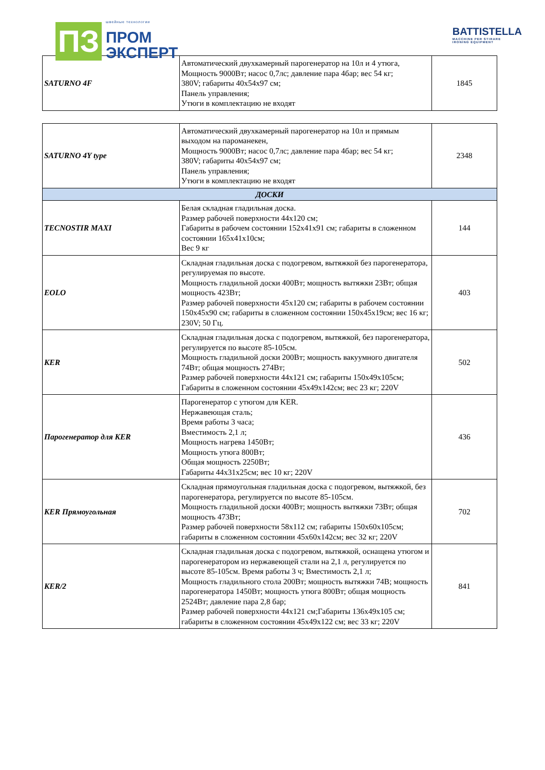ПЗ
швейные технологии
ПРОМ
ЭКСПЕРТ
BATTISTELLA
MACCHINE PER STIRARE
IRONING EQUIPMENT
| SATURNO 4F | Автоматический двухкамерный парогенератор на 10л и 4 утюга, Мощность 9000Вт; насос 0,7лс; давление пара 4бар; вес 54 кг; 380V; габариты 40х54х97 см; Панель управления; Утюги в комплектацию не входят | 1845 |
| SATURNO 4Y type | Автоматический двухкамерный парогенератор на 10л и прямым выходом на пароманекен, Мощность 9000Вт; насос 0,7лс; давление пара 4бар; вес 54 кг; 380V; габариты 40х54х97 см; Панель управления; Утюги в комплектацию не входят | 2348 |
| ДОСКИ | | |
| TECNOSTIR MAXI | Белая складная гладильная доска. Размер рабочей поверхности 44х120 см; Габариты в рабочем состоянии 152х41х91 см; габариты в сложенном состоянии 165х41х10см; Вес 9 кг | 144 |
| EOLO | Складная гладильная доска с подогревом, вытяжкой без парогенератора, регулируемая по высоте. Мощность гладильной доски 400Вт; мощность вытяжки 23Вт; общая мощность 423Вт; Размер рабочей поверхности 45х120 см; габариты в рабочем состоянии 150х45х90 см; габариты в сложенном состоянии 150х45х19см; вес 16 кг; 230V; 50 Гц. | 403 |
| KER | Складная гладильная доска с подогревом, вытяжкой, без парогенератора, регулируется по высоте 85-105см. Мощность гладильной доски 200Вт; мощность вакуумного двигателя 74Вт; общая мощность 274Вт; Размер рабочей поверхности 44х121 см; габариты 150х49х105см; Габариты в сложенном состоянии 45х49х142см; вес 23 кг; 220V | 502 |
| Парогенератор для KER | Парогенератор с утюгом для KER. Нержавеющая сталь; Время работы 3 часа; Вместимость 2,1 л; Мощность нагрева 1450Вт; Мощность утюга 800Вт; Общая мощность 2250Вт; Габариты 44х31х25см; вес 10 кг; 220V | 436 |
| KER Прямоугольная | Складная прямоугольная гладильная доска с подогревом, вытяжкой, без парогенератора, регулируется по высоте 85-105см. Мощность гладильной доски 400Вт; мощность вытяжки 73Вт; общая мощность 473Вт; Размер рабочей поверхности 58х112 см; габариты 150х60х105см; габариты в сложенном состоянии 45х60х142см; вес 32 кг; 220V | 702 |
| KER/2 | Складная гладильная доска с подогревом, вытяжкой, оснащена утюгом и парогенератором из нержавеющей стали на 2,1 л, регулируется по высоте 85-105см. Время работы 3 ч; Вместимость 2,1 л; Мощность гладильного стола 200Вт; мощность вытяжки 74В; мощность парогенератора 1450Вт; мощность утюга 800Вт; общая мощность 2524Вт; давление пара 2,8 бар; Размер рабочей поверхности 44х121 см;Габариты 136х49х105 см; габариты в сложенном состоянии 45х49х122 см; вес 33 кг; 220V | 841 |